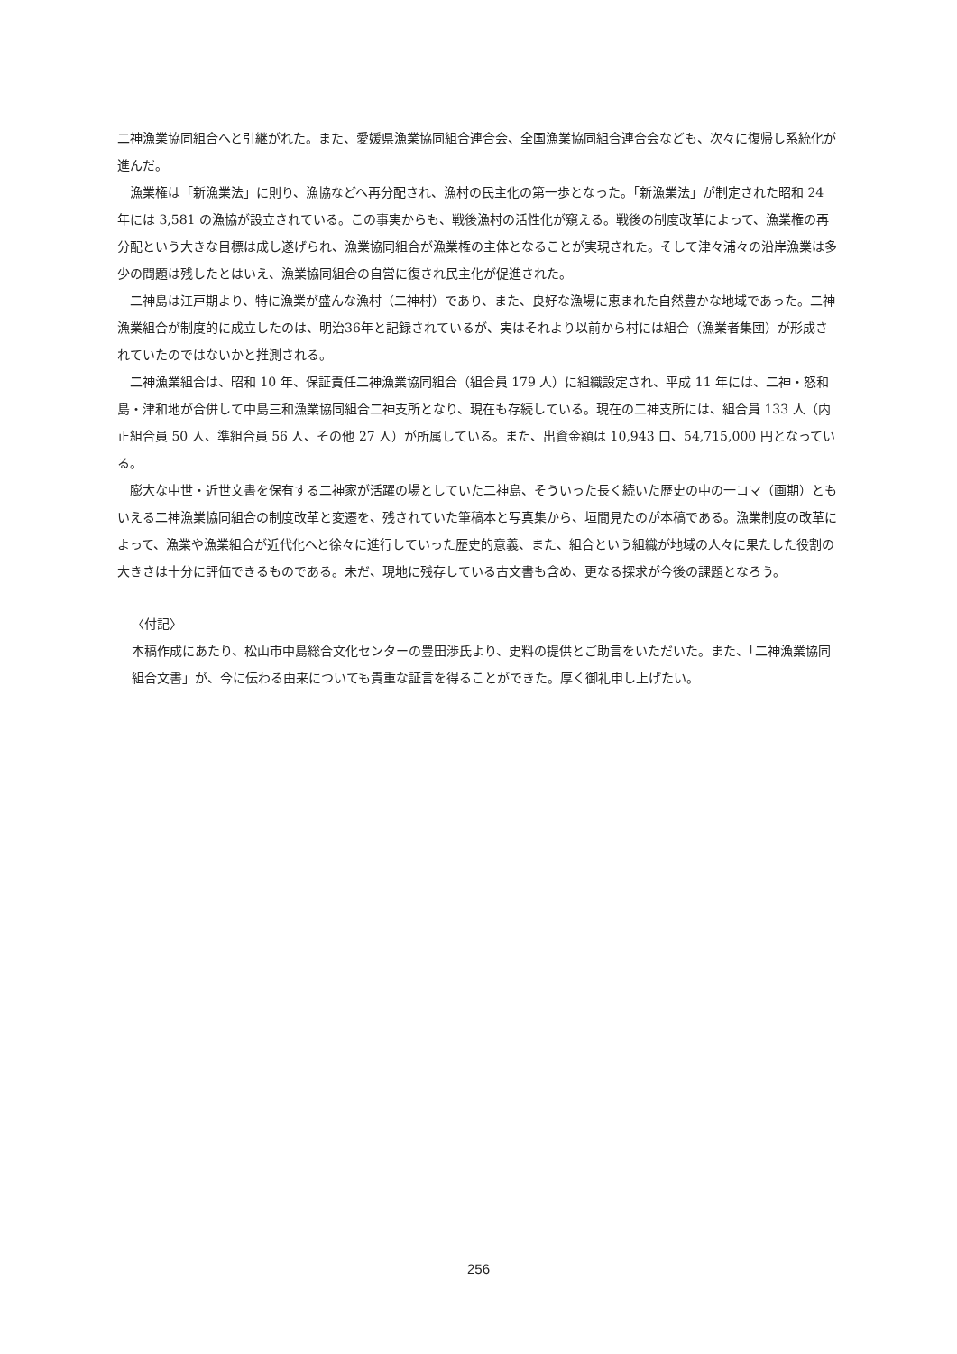二神漁業協同組合へと引継がれた。また、愛媛県漁業協同組合連合会、全国漁業協同組合連合会なども、次々に復帰し系統化が進んだ。
漁業権は「新漁業法」に則り、漁協などへ再分配され、漁村の民主化の第一歩となった。「新漁業法」が制定された昭和 24 年には 3,581 の漁協が設立されている。この事実からも、戦後漁村の活性化が窺える。戦後の制度改革によって、漁業権の再分配という大きな目標は成し遂げられ、漁業協同組合が漁業権の主体となることが実現された。そして津々浦々の沿岸漁業は多少の問題は残したとはいえ、漁業協同組合の自営に復され民主化が促進された。
二神島は江戸期より、特に漁業が盛んな漁村（二神村）であり、また、良好な漁場に恵まれた自然豊かな地域であった。二神漁業組合が制度的に成立したのは、明治36年と記録されているが、実はそれより以前から村には組合（漁業者集団）が形成されていたのではないかと推測される。
二神漁業組合は、昭和 10 年、保証責任二神漁業協同組合（組合員 179 人）に組織設定され、平成 11 年には、二神・怒和島・津和地が合併して中島三和漁業協同組合二神支所となり、現在も存続している。現在の二神支所には、組合員 133 人（内正組合員 50 人、準組合員 56 人、その他 27 人）が所属している。また、出資金額は 10,943 口、54,715,000 円となっている。
膨大な中世・近世文書を保有する二神家が活躍の場としていた二神島、そういった長く続いた歴史の中の一コマ（画期）ともいえる二神漁業協同組合の制度改革と変遷を、残されていた筆稿本と写真集から、垣間見たのが本稿である。漁業制度の改革によって、漁業や漁業組合が近代化へと徐々に進行していった歴史的意義、また、組合という組織が地域の人々に果たした役割の大きさは十分に評価できるものである。未だ、現地に残存している古文書も含め、更なる探求が今後の課題となろう。
〈付記〉
本稿作成にあたり、松山市中島総合文化センターの豊田渉氏より、史料の提供とご助言をいただいた。また、「二神漁業協同組合文書」が、今に伝わる由来についても貴重な証言を得ることができた。厚く御礼申し上げたい。
256